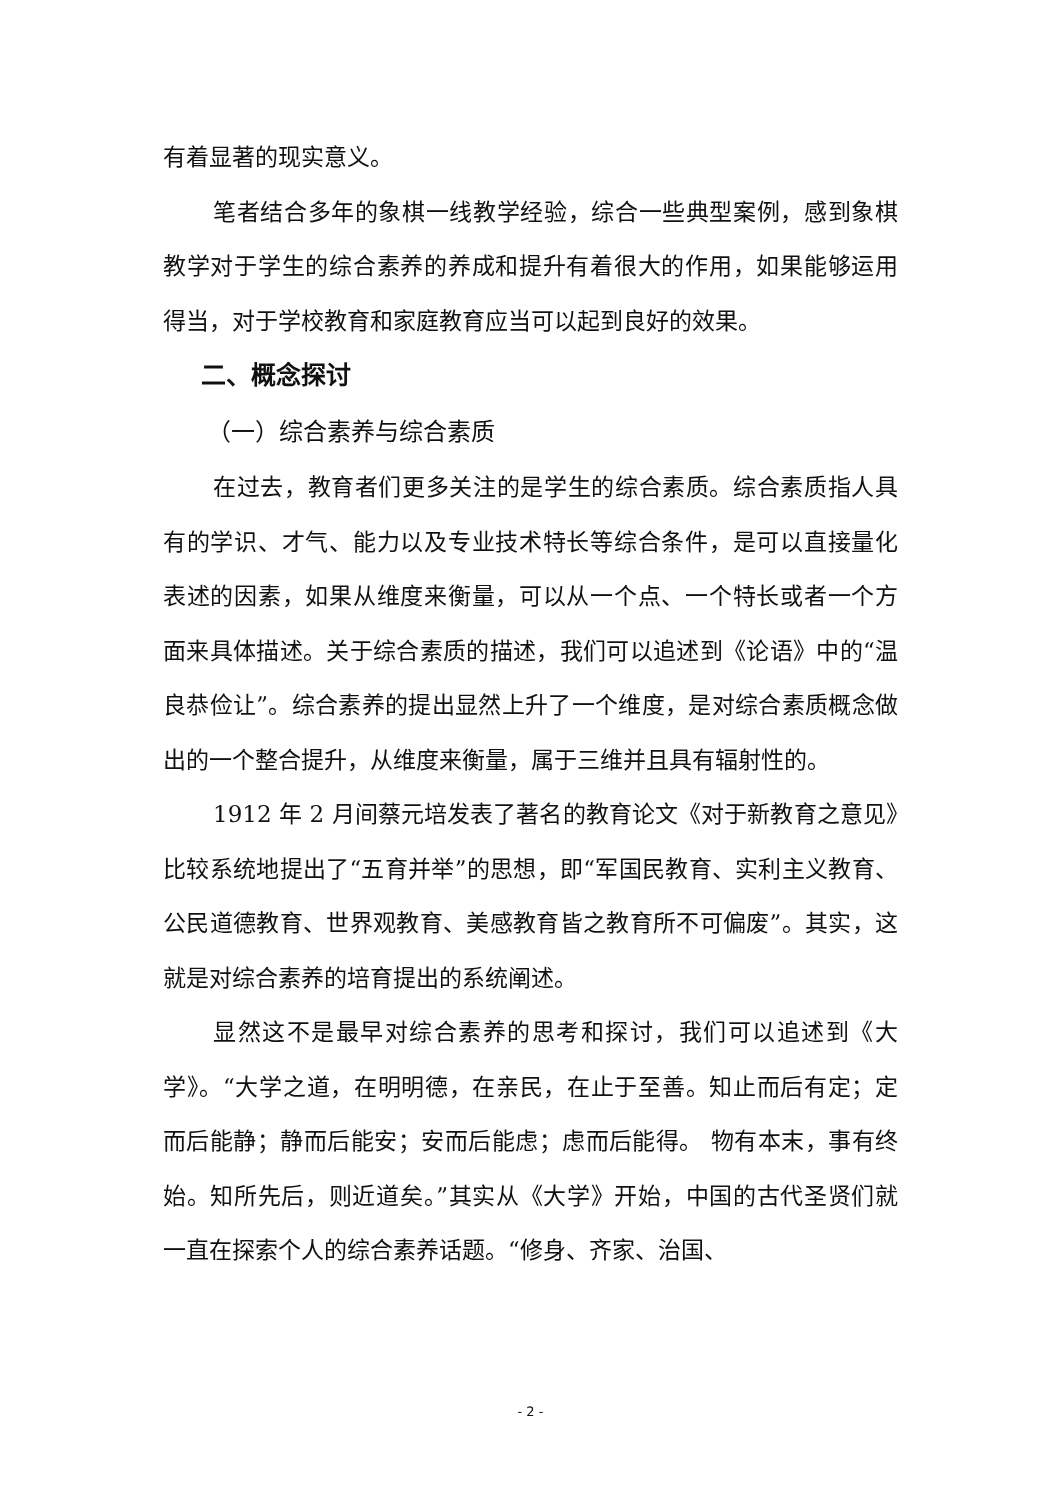有着显著的现实意义。
笔者结合多年的象棋一线教学经验，综合一些典型案例，感到象棋教学对于学生的综合素养的养成和提升有着很大的作用，如果能够运用得当，对于学校教育和家庭教育应当可以起到良好的效果。
二、概念探讨
（一）综合素养与综合素质
在过去，教育者们更多关注的是学生的综合素质。综合素质指人具有的学识、才气、能力以及专业技术特长等综合条件，是可以直接量化表述的因素，如果从维度来衡量，可以从一个点、一个特长或者一个方面来具体描述。关于综合素质的描述，我们可以追述到《论语》中的“温良恭俭让”。综合素养的提出显然上升了一个维度，是对综合素质概念做出的一个整合提升，从维度来衡量，属于三维并且具有辐射性的。
1912 年 2 月间蔡元培发表了著名的教育论文《对于新教育之意见》比较系统地提出了“五育并举”的思想，即“军国民教育、实利主义教育、公民道德教育、世界观教育、美感教育皆之教育所不可偏废”。其实，这就是对综合素养的培育提出的系统阐述。
显然这不是最早对综合素养的思考和探讨，我们可以追述到《大学》。“大学之道，在明明德，在亲民，在止于至善。知止而后有定；定而后能静；静而后能安；安而后能虑；虑而后能得。 物有本末，事有终始。知所先后，则近道矣。”其实从《大学》开始，中国的古代圣贤们就一直在探索个人的综合素养话题。“修身、齐家、治国、
- 2 -